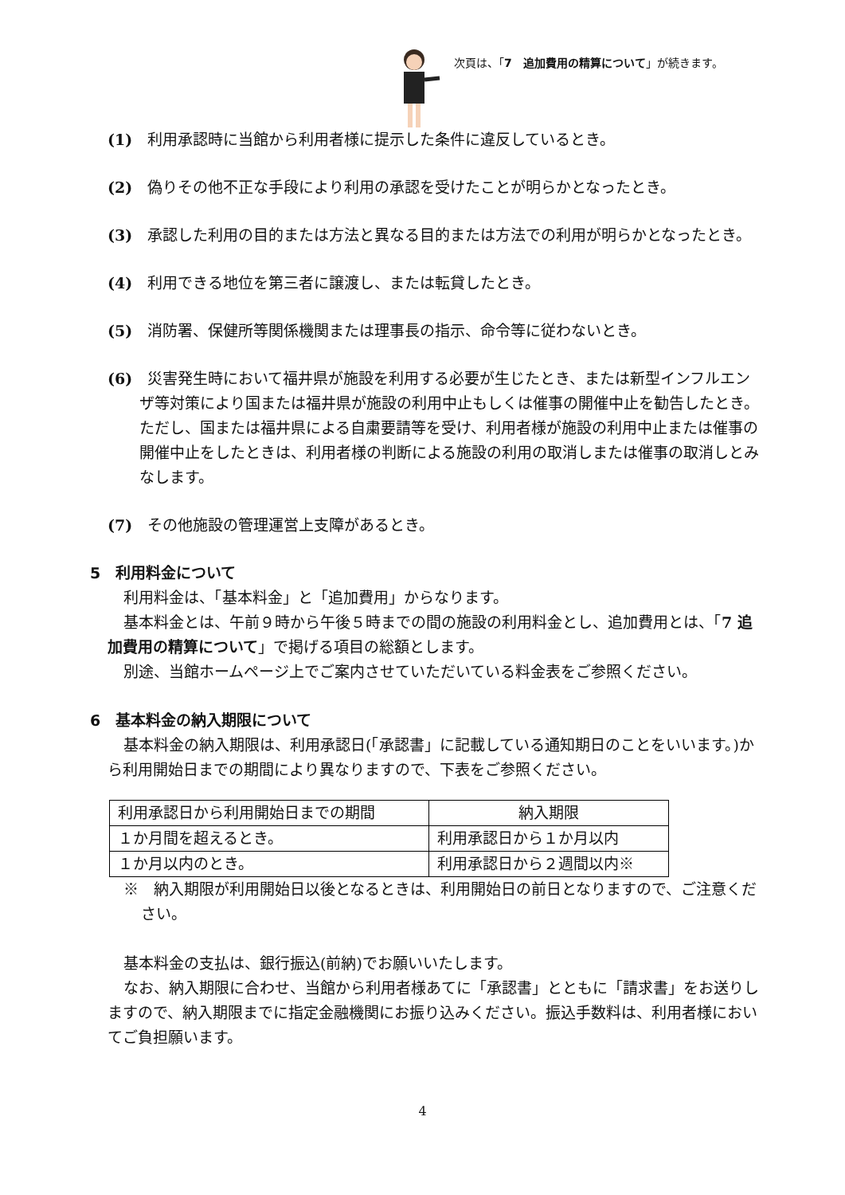次頁は、「7　追加費用の精算について」が続きます。
(1)　利用承認時に当館から利用者様に提示した条件に違反しているとき。
(2)　偽りその他不正な手段により利用の承認を受けたことが明らかとなったとき。
(3)　承認した利用の目的または方法と異なる目的または方法での利用が明らかとなったとき。
(4)　利用できる地位を第三者に譲渡し、または転貸したとき。
(5)　消防署、保健所等関係機関または理事長の指示、命令等に従わないとき。
(6)　災害発生時において福井県が施設を利用する必要が生じたとき、または新型インフルエンザ等対策により国または福井県が施設の利用中止もしくは催事の開催中止を勧告したとき。ただし、国または福井県による自粛要請等を受け、利用者様が施設の利用中止または催事の開催中止をしたときは、利用者様の判断による施設の利用の取消しまたは催事の取消しとみなします。
(7)　その他施設の管理運営上支障があるとき。
5　利用料金について
利用料金は、「基本料金」と「追加費用」からなります。
基本料金とは、午前９時から午後５時までの間の施設の利用料金とし、追加費用とは、「7 追加費用の精算について」で掲げる項目の総額とします。
別途、当館ホームページ上でご案内させていただいている料金表をご参照ください。
6　基本料金の納入期限について
基本料金の納入期限は、利用承認日(「承認書」に記載している通知期日のことをいいます。)から利用開始日までの期間により異なりますので、下表をご参照ください。
| 利用承認日から利用開始日までの期間 | 納入期限 |
| １か月間を超えるとき。 | 利用承認日から１か月以内 |
| １か月以内のとき。 | 利用承認日から２週間以内※ |
※　納入期限が利用開始日以後となるときは、利用開始日の前日となりますので、ご注意ください。
基本料金の支払は、銀行振込(前納)でお願いいたします。
なお、納入期限に合わせ、当館から利用者様あてに「承認書」とともに「請求書」をお送りしますので、納入期限までに指定金融機関にお振り込みください。振込手数料は、利用者様においてご負担願います。
4